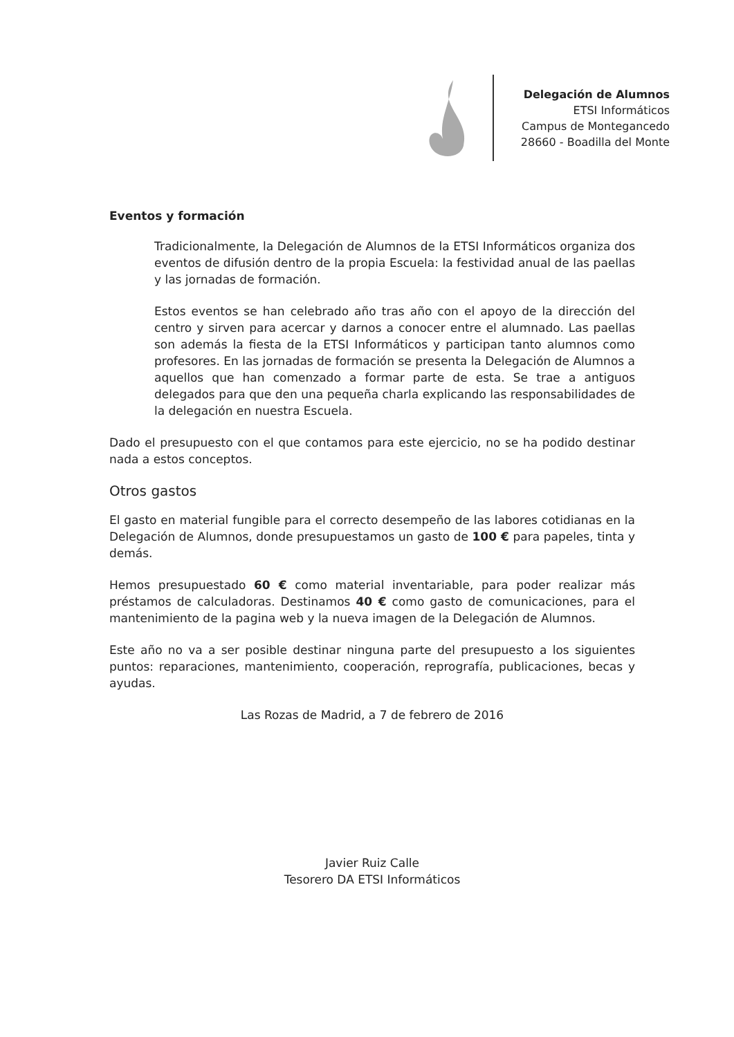Delegación de Alumnos
ETSI Informáticos
Campus de Montegancedo
28660 - Boadilla del Monte
Eventos y formación
Tradicionalmente, la Delegación de Alumnos de la ETSI Informáticos organiza dos eventos de difusión dentro de la propia Escuela: la festividad anual de las paellas y las jornadas de formación.
Estos eventos se han celebrado año tras año con el apoyo de la dirección del centro y sirven para acercar y darnos a conocer entre el alumnado. Las paellas son además la fiesta de la ETSI Informáticos y participan tanto alumnos como profesores. En las jornadas de formación se presenta la Delegación de Alumnos a aquellos que han comenzado a formar parte de esta. Se trae a antiguos delegados para que den una pequeña charla explicando las responsabilidades de la delegación en nuestra Escuela.
Dado el presupuesto con el que contamos para este ejercicio, no se ha podido destinar nada a estos conceptos.
Otros gastos
El gasto en material fungible para el correcto desempeño de las labores cotidianas en la Delegación de Alumnos, donde presupuestamos un gasto de 100 € para papeles, tinta y demás.
Hemos presupuestado 60 € como material inventariable, para poder realizar más préstamos de calculadoras. Destinamos 40 € como gasto de comunicaciones, para el mantenimiento de la pagina web y la nueva imagen de la Delegación de Alumnos.
Este año no va a ser posible destinar ninguna parte del presupuesto a los siguientes puntos: reparaciones, mantenimiento, cooperación, reprografía, publicaciones, becas y ayudas.
Las Rozas de Madrid, a 7 de febrero de 2016
Javier Ruiz Calle
Tesorero DA ETSI Informáticos